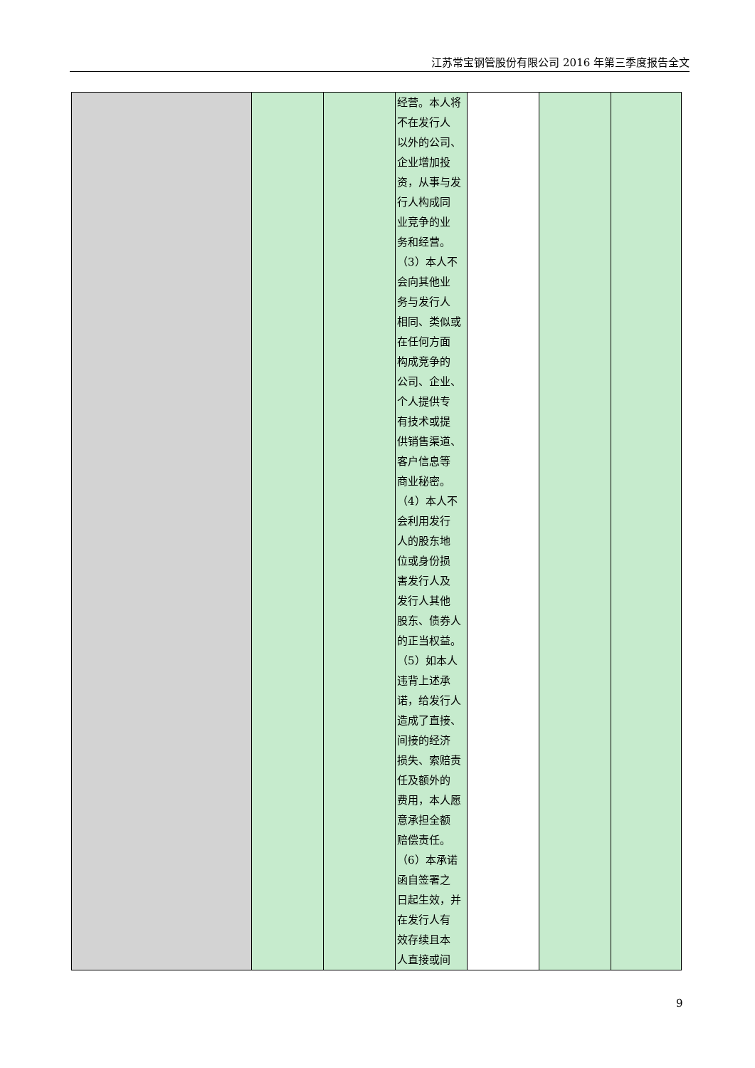江苏常宝钢管股份有限公司 2016 年第三季度报告全文
| | | | 经营。本人将 不在发行人 以外的公司、 企业增加投 资，从事与发 行人构成同 业竞争的业 务和经营。 （3）本人不 会向其他业 务与发行人 相同、类似或 在任何方面 构成竞争的 公司、企业、 个人提供专 有技术或提 供销售渠道、 客户信息等 商业秘密。 （4）本人不 会利用发行 人的股东地 位或身份损 害发行人及 发行人其他 股东、债券人 的正当权益。 （5）如本人 违背上述承 诺，给发行人 造成了直接、 间接的经济 损失、索赔责 任及额外的 费用，本人愿 意承担全额 赔偿责任。 （6）本承诺 函自签署之 日起生效，并 在发行人有 效存续且本 人直接或间 | | | |
9